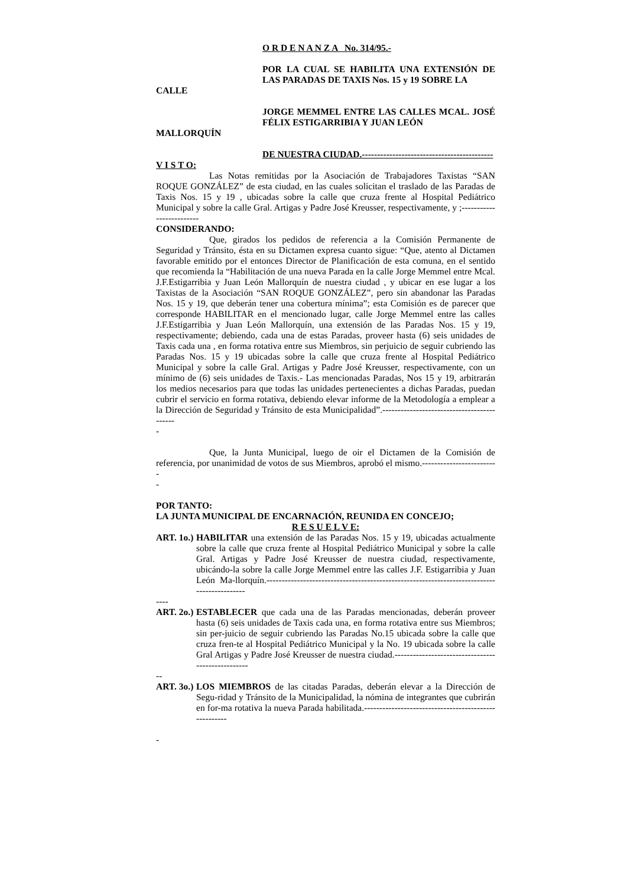O R D E N A N Z A No. 314/95.-
POR LA CUAL SE HABILITA UNA EXTENSIÓN DE LAS PARADAS DE TAXIS Nos. 15 y 19 SOBRE LA
CALLE
JORGE MEMMEL ENTRE LAS CALLES MCAL. JOSÉ FÉLIX ESTIGARRIBIA Y JUAN LEÓN
MALLORQUÍN
DE NUESTRA CIUDAD.-------------------------------------------
V I S T O:
Las Notas remitidas por la Asociación de Trabajadores Taxistas “SAN ROQUE GONZÁLEZ” de esta ciudad, en las cuales solicitan el traslado de las Paradas de Taxis Nos. 15 y 19 , ubicadas sobre la calle que cruza frente al Hospital Pediátrico Municipal y sobre la calle Gral. Artigas y Padre José Kreusser, respectivamente, y ;-------------------------
CONSIDERANDO:
Que, girados los pedidos de referencia a la Comisión Permanente de Seguridad y Tránsito, ésta en su Dictamen expresa cuanto sigue: “Que, atento al Dictamen favorable emitido por el entonces Director de Planificación de esta comuna, en el sentido que recomienda la “Habilitación de una nueva Parada en la calle Jorge Memmel entre Mcal. J.F.Estigarribia y Juan León Mallorquín de nuestra ciudad , y ubicar en ese lugar a los Taxistas de la Asociación “SAN ROQUE GONZÁLEZ”, pero sin abandonar las Paradas Nos. 15 y 19, que deberán tener una cobertura mínima”; esta Comisión es de parecer que corresponde HABILITAR en el mencionado lugar, calle Jorge Memmel entre las calles J.F.Estigarribia y Juan León Mallorquín, una extensión de las Paradas Nos. 15 y 19, respectivamente; debiendo, cada una de estas Paradas, proveer hasta (6) seis unidades de Taxis cada una , en forma rotativa entre sus Miembros, sin perjuicio de seguir cubriendo las Paradas Nos. 15 y 19 ubicadas sobre la calle que cruza frente al Hospital Pediátrico Municipal y sobre la calle Gral. Artigas y Padre José Kreusser, respectivamente, con un mínimo de (6) seis unidades de Taxis.- Las mencionadas Paradas, Nos 15 y 19, arbitrarán los medios necesarios para que todas las unidades pertenecientes a dichas Paradas, puedan cubrir el servicio en forma rotativa, debiendo elevar informe de la Metodología a emplear a la Dirección de Seguridad y Tránsito de esta Municipalidad”.-------------------------------------------
-
Que, la Junta Municipal, luego de oir el Dictamen de la Comisión de referencia, por unanimidad de votos de sus Miembros, aprobó el mismo.-------------------------
-
POR TANTO:
LA JUNTA MUNICIPAL DE ENCARNACIÓN, REUNIDA EN CONCEJO;
R E S U E L V E:
ART. 1o.)
HABILITAR una extensión de las Paradas Nos. 15 y 19, ubicadas actualmente sobre la calle que cruza frente al Hospital Pediátrico Municipal y sobre la calle Gral. Artigas y Padre José Kreusser de nuestra ciudad, respectivamente, ubicándo-la sobre la calle Jorge Memmel entre las calles J.F. Estigarribia y Juan León Ma-llorquín.-------------------------------------------------------------------------------------------
----
ART. 2o.)
ESTABLECER que cada una de las Paradas mencionadas, deberán proveer hasta (6) seis unidades de Taxis cada una, en forma rotativa entre sus Miembros; sin per-juicio de seguir cubriendo las Paradas No.15 ubicada sobre la calle que cruza fren-te al Hospital Pediátrico Municipal y la No. 19 ubicada sobre la calle Gral Artigas y Padre José Kreusser de nuestra ciudad.--------------------------------------------------
--
ART. 3o.)
LOS MIEMBROS de las citadas Paradas, deberán elevar a la Dirección de Segu-ridad y Tránsito de la Municipalidad, la nómina de integrantes que cubrirán en for-ma rotativa la nueva Parada habilitada.-----------------------------------------------------
-